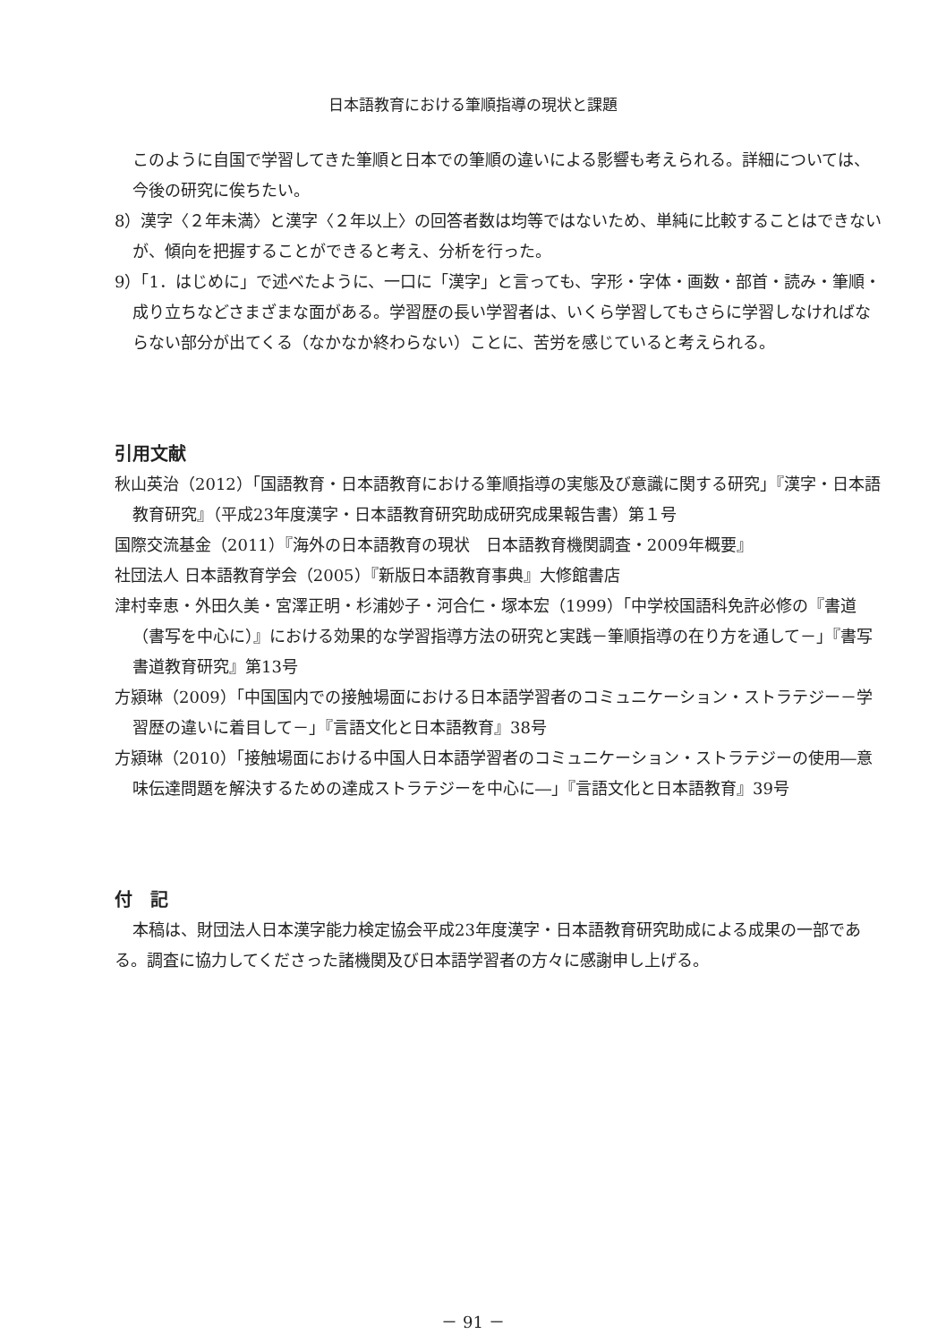日本語教育における筆順指導の現状と課題
このように自国で学習してきた筆順と日本での筆順の違いによる影響も考えられる。詳細については、今後の研究に俟ちたい。
8）漢字〈２年未満〉と漢字〈２年以上〉の回答者数は均等ではないため、単純に比較することはできないが、傾向を把握することができると考え、分析を行った。
9）「1．はじめに」で述べたように、一口に「漢字」と言っても、字形・字体・画数・部首・読み・筆順・成り立ちなどさまざまな面がある。学習歴の長い学習者は、いくら学習してもさらに学習しなければならない部分が出てくる（なかなか終わらない）ことに、苦労を感じていると考えられる。
引用文献
秋山英治（2012）「国語教育・日本語教育における筆順指導の実態及び意識に関する研究」『漢字・日本語教育研究』（平成23年度漢字・日本語教育研究助成研究成果報告書）第１号
国際交流基金（2011）『海外の日本語教育の現状　日本語教育機関調査・2009年概要』
社団法人 日本語教育学会（2005）『新版日本語教育事典』大修館書店
津村幸恵・外田久美・宮澤正明・杉浦妙子・河合仁・塚本宏（1999）「中学校国語科免許必修の『書道（書写を中心に）』における効果的な学習指導方法の研究と実践－筆順指導の在り方を通して－」『書写書道教育研究』第13号
方潁琳（2009）「中国国内での接触場面における日本語学習者のコミュニケーション・ストラテジー－学習歴の違いに着目して－」『言語文化と日本語教育』38号
方潁琳（2010）「接触場面における中国人日本語学習者のコミュニケーション・ストラテジーの使用―意味伝達問題を解決するための達成ストラテジーを中心に―」『言語文化と日本語教育』39号
付　記
本稿は、財団法人日本漢字能力検定協会平成23年度漢字・日本語教育研究助成による成果の一部である。調査に協力してくださった諸機関及び日本語学習者の方々に感謝申し上げる。
－ 91 －